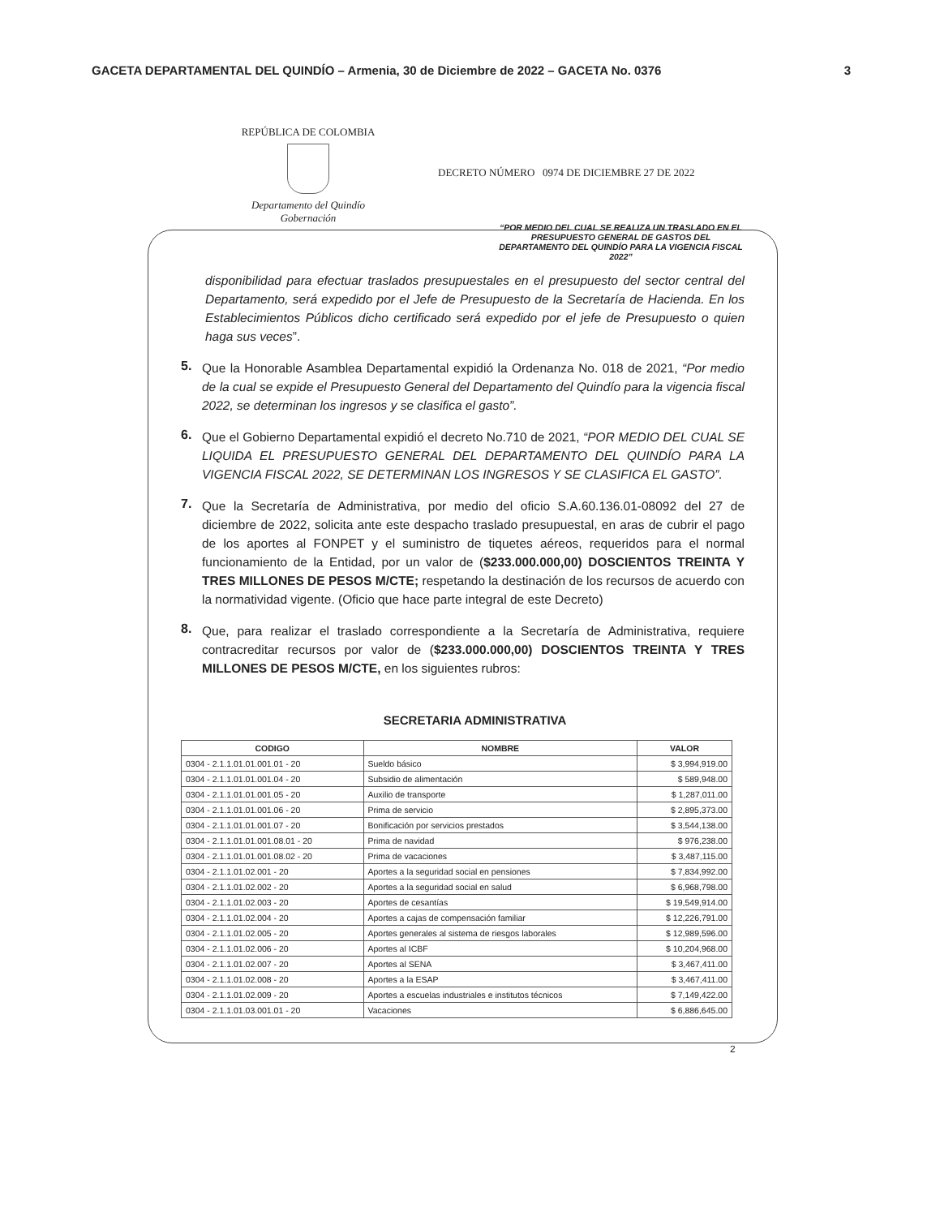GACETA DEPARTAMENTAL DEL QUINDÍO – Armenia, 30 de Diciembre de 2022 – GACETA No. 0376 3
REPÚBLICA DE COLOMBIA
Departamento del Quindío
Gobernación
DECRETO NÚMERO 0974 DE DICIEMBRE 27 DE 2022
“POR MEDIO DEL CUAL SE REALIZA UN TRASLADO EN EL PRESUPUESTO GENERAL DE GASTOS DEL DEPARTAMENTO DEL QUINDÍO PARA LA VIGENCIA FISCAL 2022”
disponibilidad para efectuar traslados presupuestales en el presupuesto del sector central del Departamento, será expedido por el Jefe de Presupuesto de la Secretaría de Hacienda. En los Establecimientos Públicos dicho certificado será expedido por el jefe de Presupuesto o quien haga sus veces”.
5.
Que la Honorable Asamblea Departamental expidió la Ordenanza No. 018 de 2021, “Por medio de la cual se expide el Presupuesto General del Departamento del Quindío para la vigencia fiscal 2022, se determinan los ingresos y se clasifica el gasto”.
6.
Que el Gobierno Departamental expidió el decreto No.710 de 2021, “POR MEDIO DEL CUAL SE LIQUIDA EL PRESUPUESTO GENERAL DEL DEPARTAMENTO DEL QUINDÍO PARA LA VIGENCIA FISCAL 2022, SE DETERMINAN LOS INGRESOS Y SE CLASIFICA EL GASTO”.
7.
Que la Secretaría de Administrativa, por medio del oficio S.A.60.136.01-08092 del 27 de diciembre de 2022, solicita ante este despacho traslado presupuestal, en aras de cubrir el pago de los aportes al FONPET y el suministro de tiquetes aéreos, requeridos para el normal funcionamiento de la Entidad, por un valor de ($233.000.000,00) DOSCIENTOS TREINTA Y TRES MILLONES DE PESOS M/CTE; respetando la destinación de los recursos de acuerdo con la normatividad vigente. (Oficio que hace parte integral de este Decreto)
8.
Que, para realizar el traslado correspondiente a la Secretaría de Administrativa, requiere contracreditar recursos por valor de ($233.000.000,00) DOSCIENTOS TREINTA Y TRES MILLONES DE PESOS M/CTE, en los siguientes rubros:
SECRETARIA ADMINISTRATIVA
| CODIGO | NOMBRE | VALOR |
| --- | --- | --- |
| 0304 - 2.1.1.01.01.001.01 - 20 | Sueldo básico | $ 3,994,919.00 |
| 0304 - 2.1.1.01.01.001.04 - 20 | Subsidio de alimentación | $ 589,948.00 |
| 0304 - 2.1.1.01.01.001.05 - 20 | Auxilio de transporte | $ 1,287,011.00 |
| 0304 - 2.1.1.01.01.001.06 - 20 | Prima de servicio | $ 2,895,373.00 |
| 0304 - 2.1.1.01.01.001.07 - 20 | Bonificación por servicios prestados | $ 3,544,138.00 |
| 0304 - 2.1.1.01.01.001.08.01 - 20 | Prima de navidad | $ 976,238.00 |
| 0304 - 2.1.1.01.01.001.08.02 - 20 | Prima de vacaciones | $ 3,487,115.00 |
| 0304 - 2.1.1.01.02.001 - 20 | Aportes a la seguridad social en pensiones | $ 7,834,992.00 |
| 0304 - 2.1.1.01.02.002 - 20 | Aportes a la seguridad social en salud | $ 6,968,798.00 |
| 0304 - 2.1.1.01.02.003 - 20 | Aportes de cesantías | $ 19,549,914.00 |
| 0304 - 2.1.1.01.02.004 - 20 | Aportes a cajas de compensación familiar | $ 12,226,791.00 |
| 0304 - 2.1.1.01.02.005 - 20 | Aportes generales al sistema de riesgos laborales | $ 12,989,596.00 |
| 0304 - 2.1.1.01.02.006 - 20 | Aportes al ICBF | $ 10,204,968.00 |
| 0304 - 2.1.1.01.02.007 - 20 | Aportes al SENA | $ 3,467,411.00 |
| 0304 - 2.1.1.01.02.008 - 20 | Aportes a la ESAP | $ 3,467,411.00 |
| 0304 - 2.1.1.01.02.009 - 20 | Aportes a escuelas industriales e institutos técnicos | $ 7,149,422.00 |
| 0304 - 2.1.1.01.03.001.01 - 20 | Vacaciones | $ 6,886,645.00 |
2